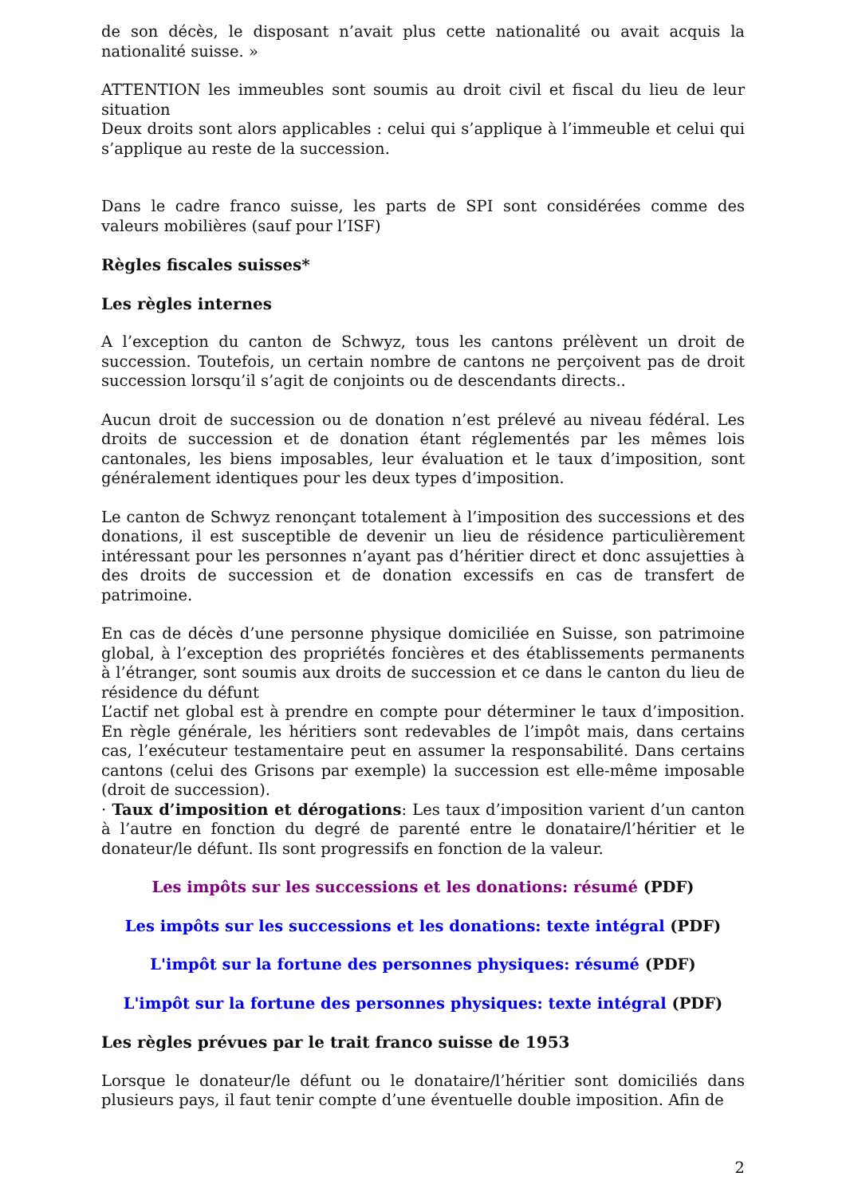de son décès, le disposant n’avait plus cette nationalité ou avait acquis la nationalité suisse. »
ATTENTION les immeubles sont soumis au droit civil et fiscal du lieu de leur situation
Deux droits sont alors applicables : celui qui s’applique à l’immeuble et celui qui s’applique au reste de la succession.
Dans le cadre franco suisse, les parts de SPI sont considérées comme des valeurs mobilières (sauf pour l’ISF)
Règles fiscales suisses*
Les règles internes
A l’exception du canton de Schwyz, tous les cantons prélèvent un droit de succession. Toutefois, un certain nombre de cantons ne perçoivent pas de droit succession lorsqu’il s’agit de conjoints ou de descendants directs..
Aucun droit de succession ou de donation n’est prélevé au niveau fédéral. Les droits de succession et de donation étant réglementés par les mêmes lois cantonales, les biens imposables, leur évaluation et le taux d’imposition, sont généralement identiques pour les deux types d’imposition.
Le canton de Schwyz renonçant totalement à l’imposition des successions et des donations, il est susceptible de devenir un lieu de résidence particulièrement intéressant pour les personnes n’ayant pas d’héritier direct et donc assujetties à des droits de succession et de donation excessifs en cas de transfert de patrimoine.
En cas de décès d’une personne physique domiciliée en Suisse, son patrimoine global, à l’exception des propriétés foncières et des établissements permanents à l’étranger, sont soumis aux droits de succession et ce dans le canton du lieu de résidence du défunt
L’actif net global est à prendre en compte pour déterminer le taux d’imposition. En règle générale, les héritiers sont redevables de l’impôt mais, dans certains cas, l’exécuteur testamentaire peut en assumer la responsabilité. Dans certains cantons (celui des Grisons par exemple) la succession est elle-même imposable (droit de succession).
· Taux d’imposition et dérogations: Les taux d’imposition varient d’un canton à l’autre en fonction du degré de parenté entre le donataire/l’héritier et le donateur/le défunt. Ils sont progressifs en fonction de la valeur.
Les impôts sur les successions et les donations: résumé (PDF)
Les impôts sur les successions et les donations: texte intégral (PDF)
L'impôt sur la fortune des personnes physiques: résumé (PDF)
L'impôt sur la fortune des personnes physiques: texte intégral (PDF)
Les règles prévues par le trait franco suisse de 1953
Lorsque le donateur/le défunt ou le donataire/l’héritier sont domiciliés dans plusieurs pays, il faut tenir compte d’une éventuelle double imposition. Afin de
2